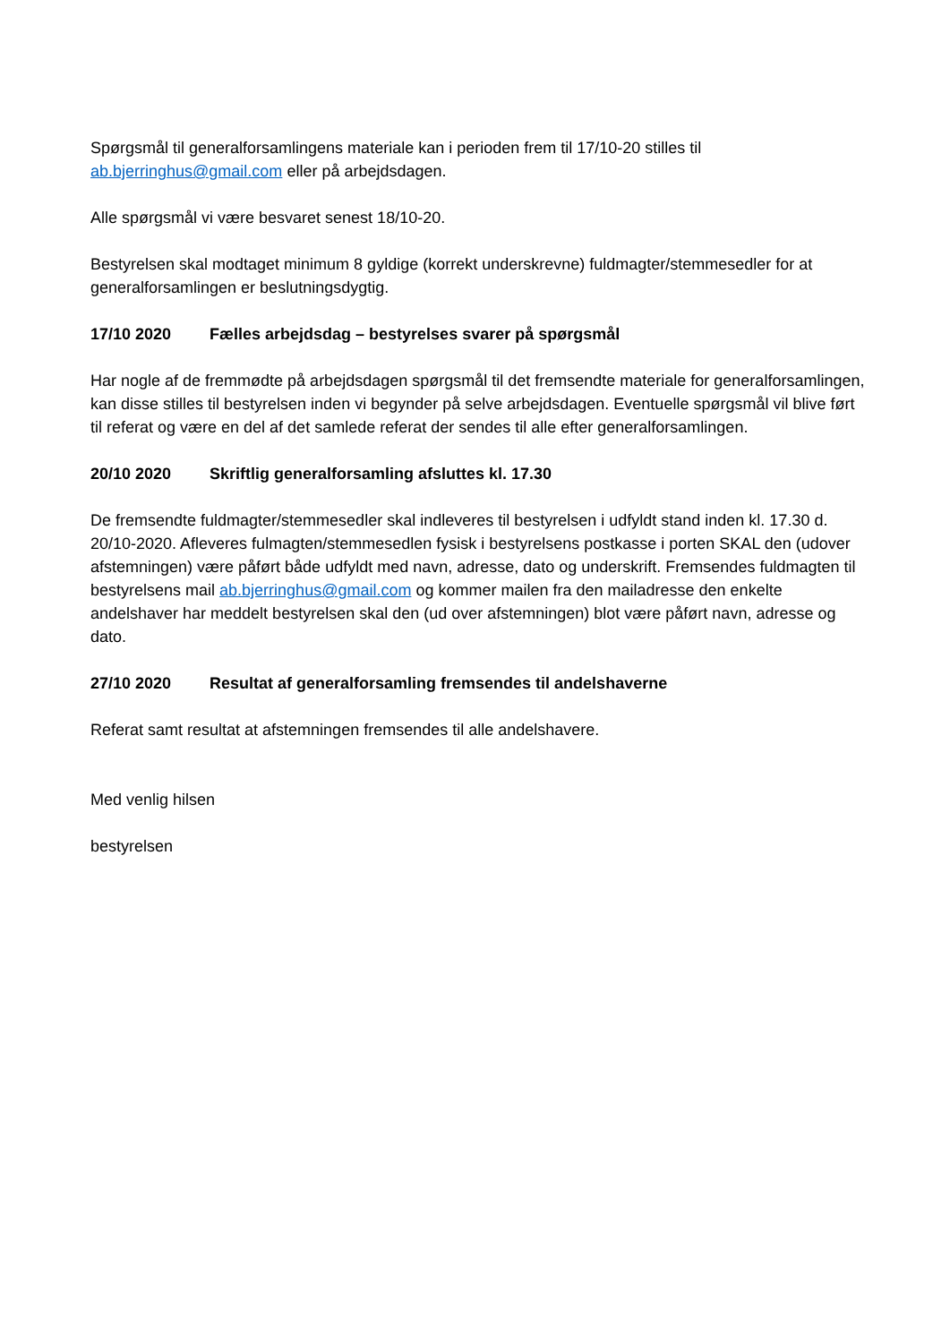Spørgsmål til generalforsamlingens materiale kan i perioden frem til 17/10-20 stilles til ab.bjerringhus@gmail.com eller på arbejdsdagen.
Alle spørgsmål vi være besvaret senest 18/10-20.
Bestyrelsen skal modtaget minimum 8 gyldige (korrekt underskrevne) fuldmagter/stemmesedler for at generalforsamlingen er beslutningsdygtig.
17/10 2020 Fælles arbejdsdag – bestyrelses svarer på spørgsmål
Har nogle af de fremmødte på arbejdsdagen spørgsmål til det fremsendte materiale for generalforsamlingen, kan disse stilles til bestyrelsen inden vi begynder på selve arbejdsdagen. Eventuelle spørgsmål vil blive ført til referat og være en del af det samlede referat der sendes til alle efter generalforsamlingen.
20/10 2020 Skriftlig generalforsamling afsluttes kl. 17.30
De fremsendte fuldmagter/stemmesedler skal indleveres til bestyrelsen i udfyldt stand inden kl. 17.30 d. 20/10-2020. Afleveres fulmagten/stemmesedlen fysisk i bestyrelsens postkasse i porten SKAL den (udover afstemningen) være påført både udfyldt med navn, adresse, dato og underskrift. Fremsendes fuldmagten til bestyrelsens mail ab.bjerringhus@gmail.com og kommer mailen fra den mailadresse den enkelte andelshaver har meddelt bestyrelsen skal den (ud over afstemningen) blot være påført navn, adresse og dato.
27/10 2020 Resultat af generalforsamling fremsendes til andelshaverne
Referat samt resultat at afstemningen fremsendes til alle andelshavere.
Med venlig hilsen
bestyrelsen